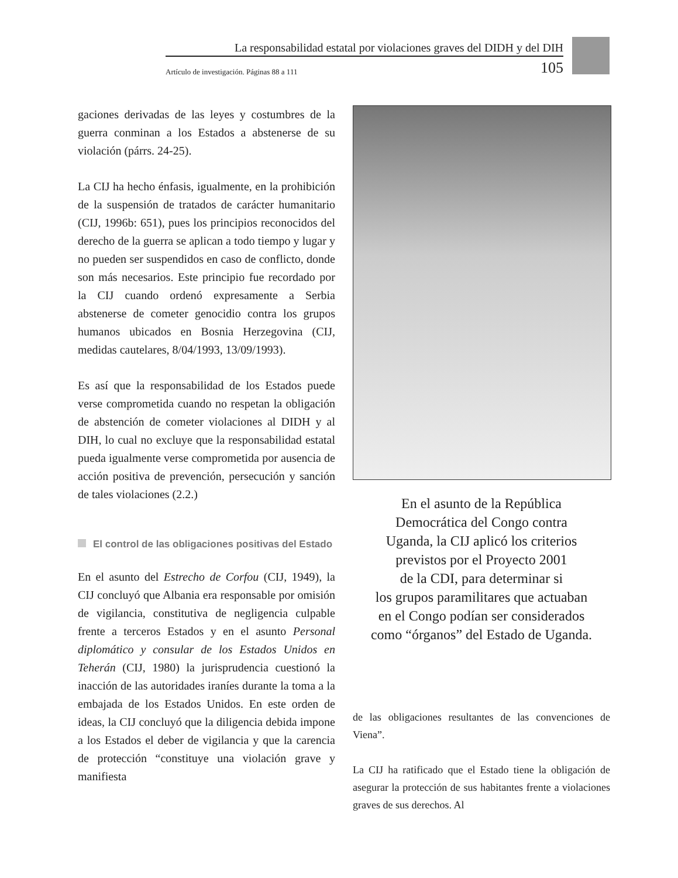La responsabilidad estatal por violaciones graves del DIDH y del DIH
Artículo de investigación. Páginas 88 a 111 105
gaciones derivadas de las leyes y costumbres de la guerra conminan a los Estados a abstenerse de su violación (párrs. 24-25).
La CIJ ha hecho énfasis, igualmente, en la prohibición de la suspensión de tratados de carácter humanitario (CIJ, 1996b: 651), pues los principios reconocidos del derecho de la guerra se aplican a todo tiempo y lugar y no pueden ser suspendidos en caso de conflicto, donde son más necesarios. Este principio fue recordado por la CIJ cuando ordenó expresamente a Serbia abstenerse de cometer genocidio contra los grupos humanos ubicados en Bosnia Herzegovina (CIJ, medidas cautelares, 8/04/1993, 13/09/1993).
Es así que la responsabilidad de los Estados puede verse comprometida cuando no respetan la obligación de abstención de cometer violaciones al DIDH y al DIH, lo cual no excluye que la responsabilidad estatal pueda igualmente verse comprometida por ausencia de acción positiva de prevención, persecución y sanción de tales violaciones (2.2.)
El control de las obligaciones positivas del Estado
En el asunto del Estrecho de Corfou (CIJ, 1949), la CIJ concluyó que Albania era responsable por omisión de vigilancia, constitutiva de negligencia culpable frente a terceros Estados y en el asunto Personal diplomático y consular de los Estados Unidos en Teherán (CIJ, 1980) la jurisprudencia cuestionó la inacción de las autoridades iraníes durante la toma a la embajada de los Estados Unidos. En este orden de ideas, la CIJ concluyó que la diligencia debida impone a los Estados el deber de vigilancia y que la carencia de protección “constituye una violación grave y manifiesta
En el asunto de la República
Democrática del Congo contra
Uganda, la CIJ aplicó los criterios
previstos por el Proyecto 2001
de la CDI, para determinar si
los grupos paramilitares que actuaban
en el Congo podían ser considerados
como “órganos” del Estado de Uganda.
de las obligaciones resultantes de las convenciones de Viena”.
La CIJ ha ratificado que el Estado tiene la obligación de asegurar la protección de sus habitantes frente a violaciones graves de sus derechos. Al